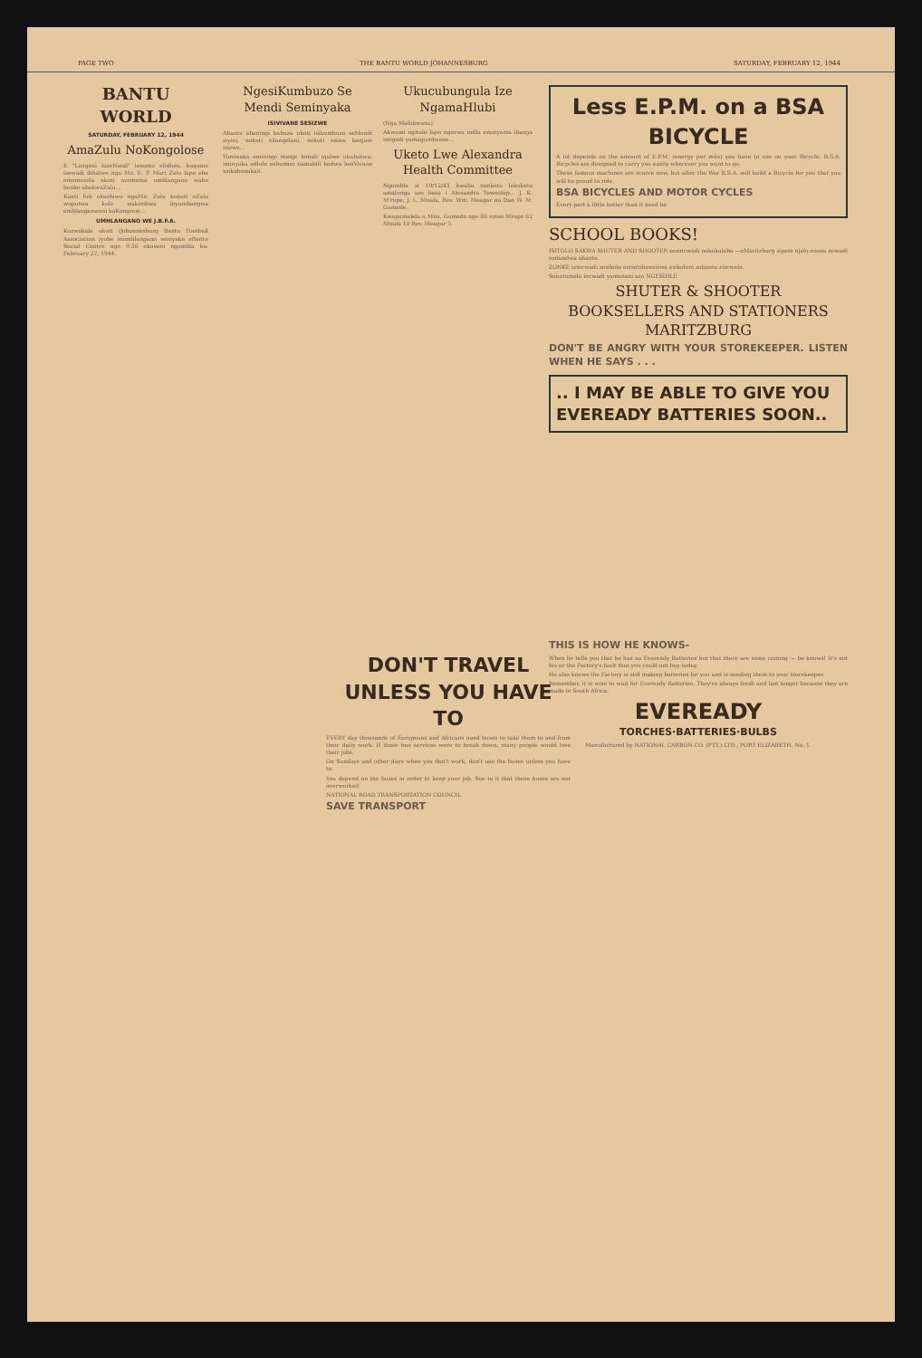PAGE TWO THE BANTU WORLD JOHANNESBURG SATURDAY, FEBRUARY 12, 1944
BANTU WORLD
SATURDAY, FEBRUARY 12, 1944
AmaZulu NoKongolose
E "Langeni laseNatal" lesonto elidlule, kuqume isewadi ibhalwe ngu Mn. E. P. Mart Zulu lapo ebe ememezela ukuti uzomema umhlangano wabo bonke abakwaZulu...
Kanti futi okushiwo nguMn. Zulu kukuti uZulu woputwa kule wakimbwa inyumbangwa emhlanganweni kaKongresi...
UMHLANGANO WE J.B.F.A.
Kuzwakala ukuti iJohannesburg Bantu Football Association iyobe inomhlangano wonyaka eBantu Social Centre ngo 9.30 ekuseni ngomhla ka-February 27, 1944.
NgesiKumbuzo Se Mendi Seminyaka
ISIVIVANE SESIZWE
Abantu abaningi babuza ukuti isikumbuzo seMendi siyini, nokuti silangelani, nokuti sisiza kanjani isizwe...
Yimiwaka eminingi manje lemali iqalwe ukubutwa; iminyaka edlule eshumini namabili kodwa lesiVivane asikabonakali.
Ukucubungula Ize NgamaHlubi
(Nga Mafukwana)
Akwumi ngitule lapo ngezwa indlu enonyama ihanga imigodi yamagundwane...
Uketo Lwe Alexandra Health Committee
Ngomhla zi 19/12/43 kwaba nonketo lokuketa amalunga azo basa i Alexandra Township... J. K. M'rupe, J. L. Ntsala, Rev. Wm. Meagar no Dan W. M. Gumede.
Kwapumelela u Mnu. Gumede nge 80 votes Mrupe 62 Ntsala 10 Rev. Meagar 5.
Less E.P.M. on a BSA BICYCLE
A lot depends on the amount of E.P.M. (energy per mile) you have to use on your Bicycle. B.S.A. Bicycles are designed to carry you easily wherever you want to go.
These famous machines are scarce now, but after the War B.S.A. will build a Bicycle for you that you will be proud to ride.
BSA BICYCLES AND MOTOR CYCLES
Every part a little better than it need be
SCHOOL BOOKS!
ISITOLO SAKWA SHUTER AND SHOOTER sezincwadi nokokuloba —eMaritzburg sipete njalo ezona ncwadi ezifandwa abantu.
ZONKE izincwadi zesikole ezisetshenziswa ezikoleni zabantu ziscwele.
Sokutumela incwadi yamanani azo NGESIHLE
SHUTER & SHOOTER
BOOKSELLERS AND STATIONERS MARITZBURG
DON'T BE ANGRY WITH YOUR STOREKEEPER. LISTEN WHEN HE SAYS . . .
.. I MAY BE ABLE TO GIVE YOU EVEREADY BATTERIES SOON..
THIS IS HOW HE KNOWS-
When he tells you that he has no Eveready Batteries but that there are some coming — he knows! It's not his or the Factory's fault that you could not buy today.
He also knows the Factory is still making batteries for you and is sending them to your storekeeper.
Remember, it is wise to wait for Eveready Batteries. They're always fresh and last longer because they are made in South Africa.
EVEREADY
TORCHES·BATTERIES·BULBS
Manufactured by NATIONAL CARBON CO. (PTY.) LTD., PORT ELIZABETH. No. 1.
DON'T TRAVEL UNLESS YOU HAVE TO
EVERY day thousands of Europeans and Africans need buses to take them to and from their daily work. If these bus services were to break down, many people would lose their jobs.
On Sundays and other days when you don't work, don't use the buses unless you have to.
You depend on the buses in order to keep your job. See to it that these buses are not overworked.
NATIONAL ROAD TRANSPORTATION COUNCIL
SAVE TRANSPORT